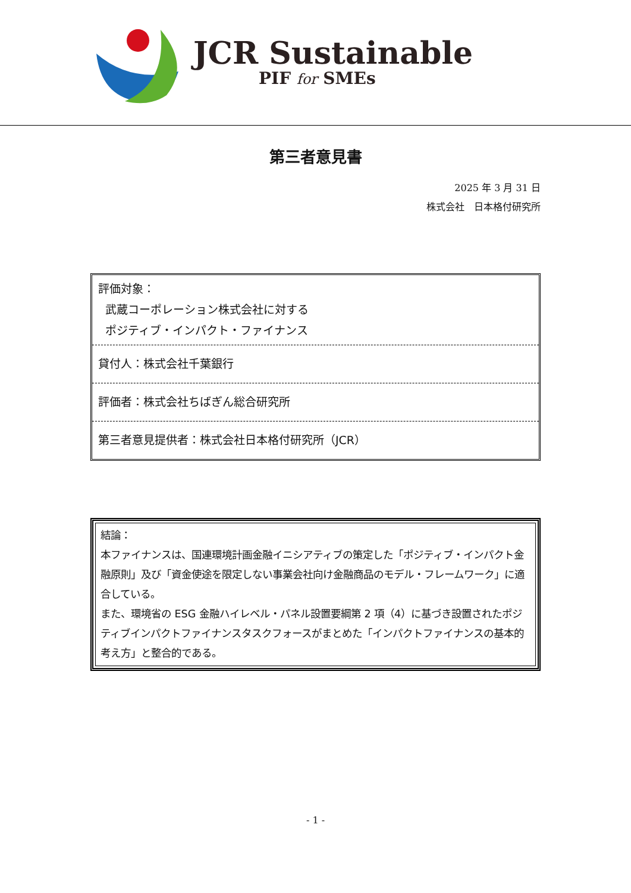JCR Sustainable
PIF for SMEs
第三者意見書
2025 年 3 月 31 日
株式会社　日本格付研究所
評価対象：
武蔵コーポレーション株式会社に対する
ポジティブ・インパクト・ファイナンス
貸付人：株式会社千葉銀行
評価者：株式会社ちばぎん総合研究所
第三者意見提供者：株式会社日本格付研究所（JCR）
結論：
本ファイナンスは、国連環境計画金融イニシアティブの策定した「ポジティブ・インパクト金融原則」及び「資金使途を限定しない事業会社向け金融商品のモデル・フレームワーク」に適合している。
また、環境省の ESG 金融ハイレベル・パネル設置要綱第 2 項（4）に基づき設置されたポジティブインパクトファイナンスタスクフォースがまとめた「インパクトファイナンスの基本的考え方」と整合的である。
- 1 -